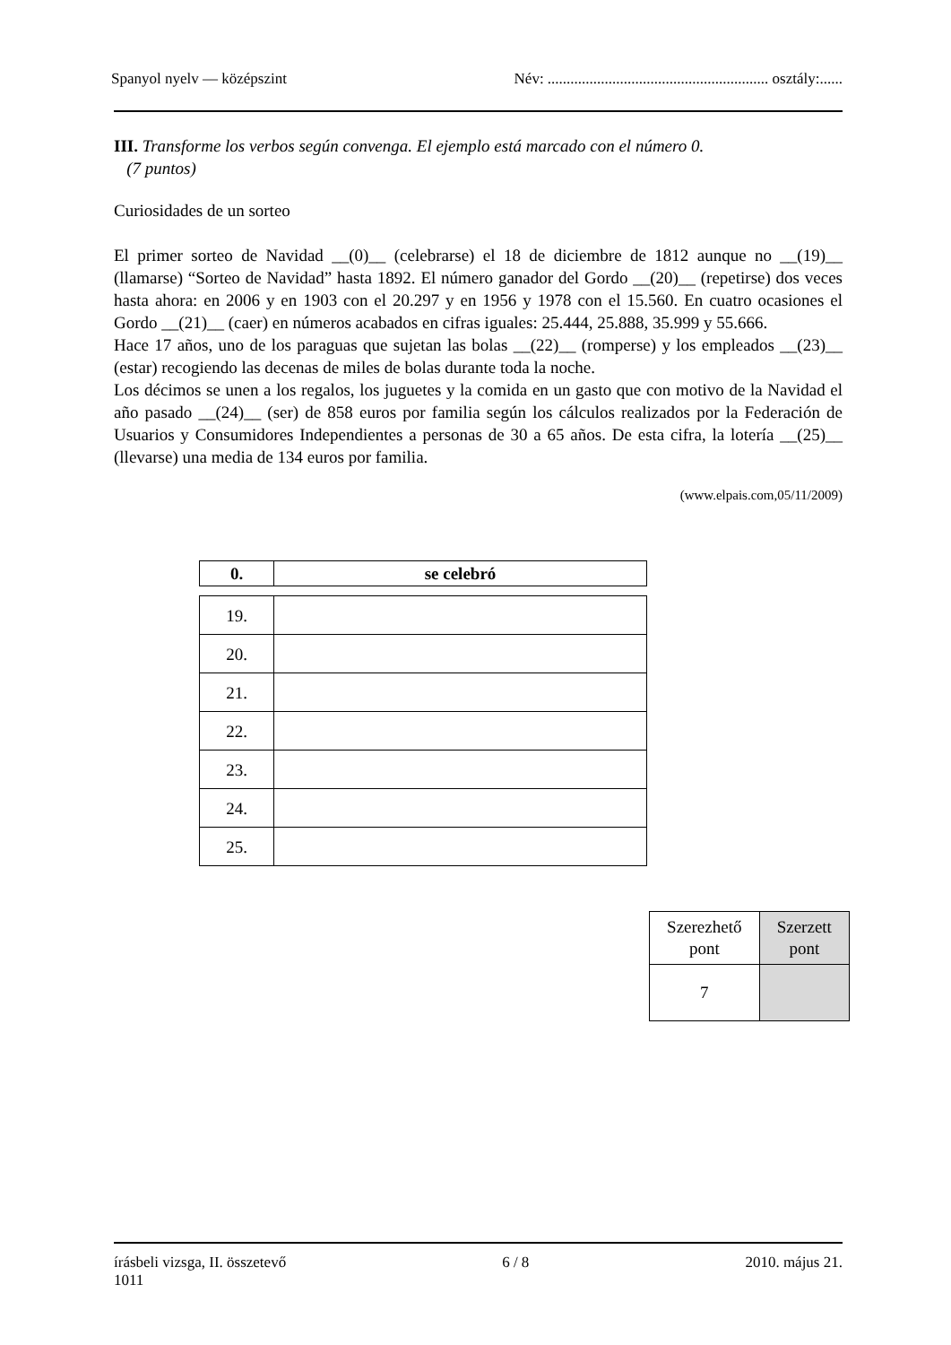Spanyol nyelv — középszint Név: .......................................................... osztály:......
III. Transforme los verbos según convenga. El ejemplo está marcado con el número 0.
(7 puntos)
Curiosidades de un sorteo
El primer sorteo de Navidad __(0)__ (celebrarse) el 18 de diciembre de 1812 aunque no __(19)__ (llamarse) “Sorteo de Navidad” hasta 1892. El número ganador del Gordo __(20)__ (repetirse) dos veces hasta ahora: en 2006 y en 1903 con el 20.297 y en 1956 y 1978 con el 15.560. En cuatro ocasiones el Gordo __(21)__ (caer) en números acabados en cifras iguales: 25.444, 25.888, 35.999 y 55.666.
Hace 17 años, uno de los paraguas que sujetan las bolas __(22)__ (romperse) y los empleados __(23)__ (estar) recogiendo las decenas de miles de bolas durante toda la noche.
Los décimos se unen a los regalos, los juguetes y la comida en un gasto que con motivo de la Navidad el año pasado __(24)__ (ser) de 858 euros por familia según los cálculos realizados por la Federación de Usuarios y Consumidores Independientes a personas de 30 a 65 años. De esta cifra, la lotería __(25)__ (llevarse) una media de 134 euros por familia.
(www.elpais.com,05/11/2009)
| 0. | se celebró |
| 19. | |
| 20. | |
| 21. | |
| 22. | |
| 23. | |
| 24. | |
| 25. | |
| Szerezhető pont | Szerzett pont |
| 7 | |
írásbeli vizsga, II. összetevő 6 / 8 2010. május 21.
1011